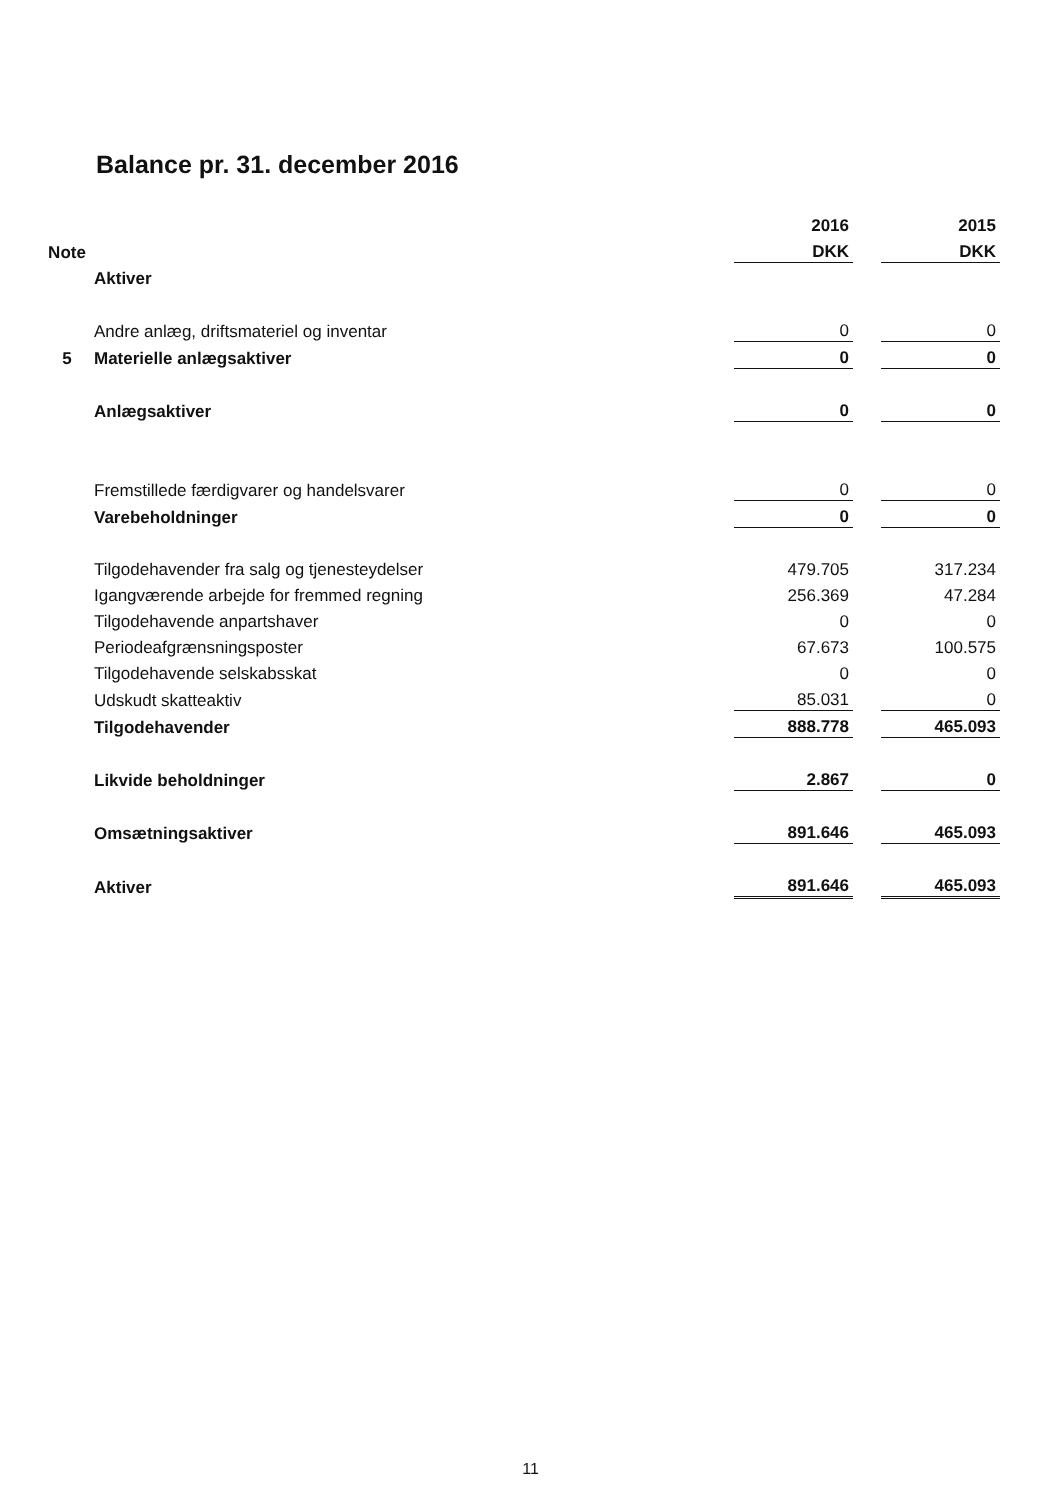Balance pr. 31. december 2016
| | | 2016 | | 2015 |
| Note | | DKK | | DKK |
| | Aktiver | | | |
| | Andre anlæg, driftsmateriel og inventar | 0 | | 0 |
| 5 | Materielle anlægsaktiver | 0 | | 0 |
| | Anlægsaktiver | 0 | | 0 |
| | Fremstillede færdigvarer og handelsvarer | 0 | | 0 |
| | Varebeholdninger | 0 | | 0 |
| | Tilgodehavender fra salg og tjenesteydelser | 479.705 | | 317.234 |
| | Igangværende arbejde for fremmed regning | 256.369 | | 47.284 |
| | Tilgodehavende anpartshaver | 0 | | 0 |
| | Periodeafgrænsningsposter | 67.673 | | 100.575 |
| | Tilgodehavende selskabsskat | 0 | | 0 |
| | Udskudt skatteaktiv | 85.031 | | 0 |
| | Tilgodehavender | 888.778 | | 465.093 |
| | Likvide beholdninger | 2.867 | | 0 |
| | Omsætningsaktiver | 891.646 | | 465.093 |
| | Aktiver | 891.646 | | 465.093 |
11